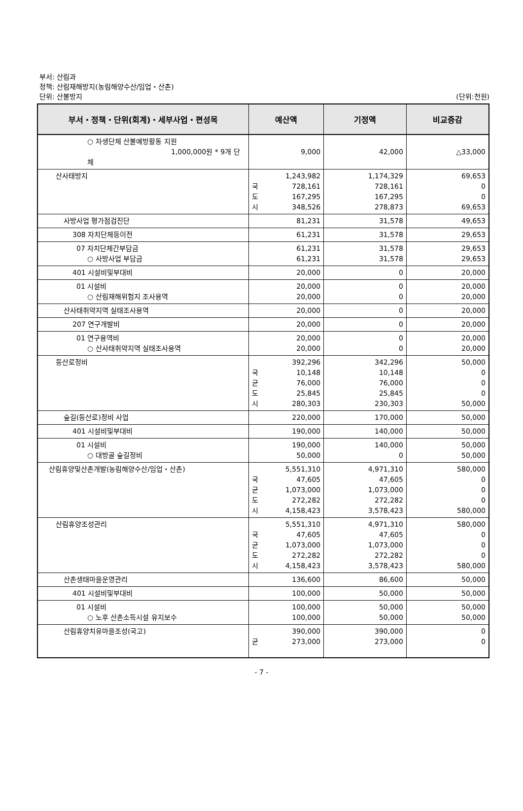부서: 산림과
정책: 산림재해방지(농림해양수산/임업・산촌)
단위: 산불방지
(단위:천원)
| 부서・정책・단위(회계)・세부사업・편성목 | 예산액 | | 기정액 | 비교증감 |
| --- | --- | --- | --- | --- |
| ○ 자생단체 산불예방활동 지원 1,000,000원 * 9개 단체 | | 9,000 | 42,000 | △33,000 |
| 산사태방지 | 국 도 시 | 1,243,982 728,161 167,295 348,526 | 1,174,329 728,161 167,295 278,873 | 69,653 0 0 69,653 |
| 사방사업 평가점검진단 | | 81,231 | 31,578 | 49,653 |
| 308 자치단체등이전 | | 61,231 | 31,578 | 29,653 |
| 07 자치단체간부담금 ○ 사방사업 부담금 | | 61,231 61,231 | 31,578 31,578 | 29,653 29,653 |
| 401 시설비및부대비 | | 20,000 | 0 | 20,000 |
| 01 시설비 ○ 산림재해위험지 조사용역 | | 20,000 20,000 | 0 0 | 20,000 20,000 |
| 산사태취약지역 실태조사용역 | | 20,000 | 0 | 20,000 |
| 207 연구개발비 | | 20,000 | 0 | 20,000 |
| 01 연구용역비 ○ 산사태취약지역 실태조사용역 | | 20,000 20,000 | 0 0 | 20,000 20,000 |
| 등산로정비 | 국 균 도 시 | 392,296 10,148 76,000 25,845 280,303 | 342,296 10,148 76,000 25,845 230,303 | 50,000 0 0 0 50,000 |
| 숲길(등산로)정비 사업 | | 220,000 | 170,000 | 50,000 |
| 401 시설비및부대비 | | 190,000 | 140,000 | 50,000 |
| 01 시설비 ○ 대방골 숲길정비 | | 190,000 50,000 | 140,000 0 | 50,000 50,000 |
| 산림휴양및산촌개발(농림해양수산/임업・산촌) | 국 균 도 시 | 5,551,310 47,605 1,073,000 272,282 4,158,423 | 4,971,310 47,605 1,073,000 272,282 3,578,423 | 580,000 0 0 0 580,000 |
| 산림휴양조성관리 | 국 균 도 시 | 5,551,310 47,605 1,073,000 272,282 4,158,423 | 4,971,310 47,605 1,073,000 272,282 3,578,423 | 580,000 0 0 0 580,000 |
| 산촌생태마을운영관리 | | 136,600 | 86,600 | 50,000 |
| 401 시설비및부대비 | | 100,000 | 50,000 | 50,000 |
| 01 시설비 ○ 노후 산촌소득시설 유지보수 | | 100,000 100,000 | 50,000 50,000 | 50,000 50,000 |
| 산림휴양치유마을조성(국고) | 균 | 390,000 273,000 | 390,000 273,000 | 0 0 |
- 7 -